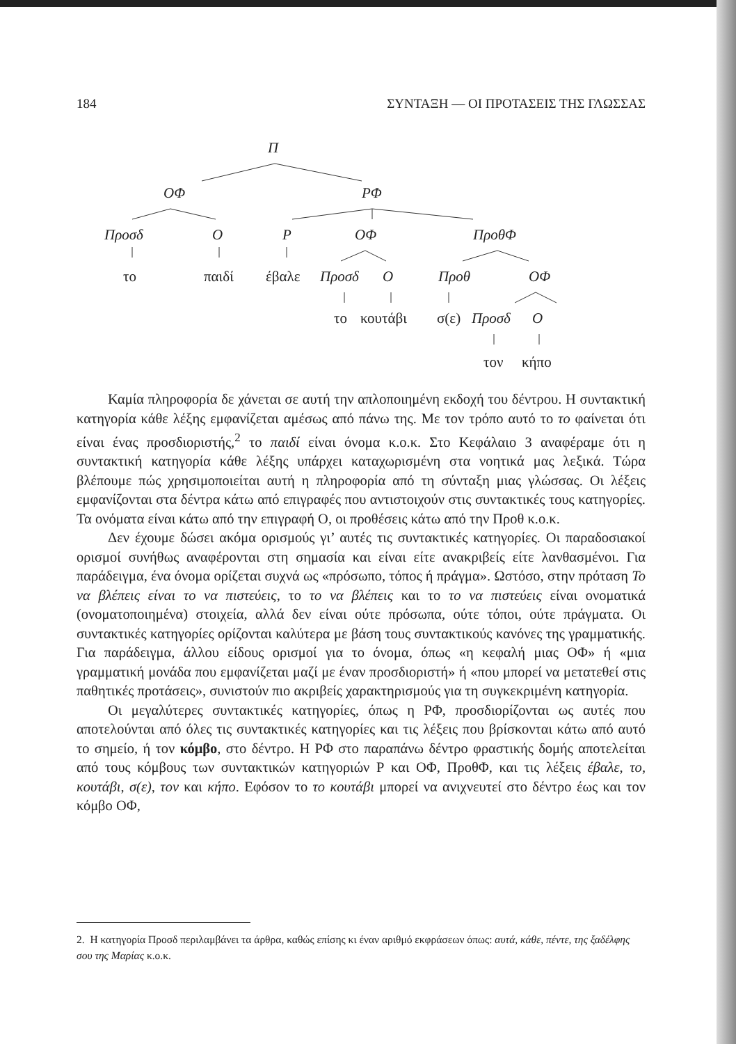184 ΣΥΝΤΑΞΗ — ΟΙ ΠΡΟΤΑΣΕΙΣ ΤΗΣ ΓΛΩΣΣΑΣ
Π
ΟΦ ΡΦ
Προσδ Ο Ρ ΟΦ ΠροθΦ
το παιδί έβαλε Προσδ Ο Προθ ΟΦ
το κουτάβι σ(ε) Προσδ Ο
τον κήπο
Καμία πληροφορία δε χάνεται σε αυτή την απλοποιημένη εκδοχή του δέντρου. Η συντακτική κατηγορία κάθε λέξης εμφανίζεται αμέσως από πάνω της. Με τον τρόπο αυτό το το φαίνεται ότι είναι ένας προσδιοριστής,<sup>2</sup> το παιδί είναι όνομα κ.ο.κ. Στο Κεφάλαιο 3 αναφέραμε ότι η συντακτική κατηγορία κάθε λέξης υπάρχει καταχωρισμένη στα νοητικά μας λεξικά. Τώρα βλέπουμε πώς χρησιμοποιείται αυτή η πληροφορία από τη σύνταξη μιας γλώσσας. Οι λέξεις εμφανίζονται στα δέντρα κάτω από επιγραφές που αντιστοιχούν στις συντακτικές τους κατηγορίες. Τα ονόματα είναι κάτω από την επιγραφή Ο, οι προθέσεις κάτω από την Προθ κ.ο.κ.
Δεν έχουμε δώσει ακόμα ορισμούς γι’ αυτές τις συντακτικές κατηγορίες. Οι παραδοσιακοί ορισμοί συνήθως αναφέρονται στη σημασία και είναι είτε ανακριβείς είτε λανθασμένοι. Για παράδειγμα, ένα όνομα ορίζεται συχνά ως «πρόσωπο, τόπος ή πράγμα». Ωστόσο, στην πρόταση Το να βλέπεις είναι το να πιστεύεις, το το να βλέπεις και το το να πιστεύεις είναι ονοματικά (ονοματοποιημένα) στοιχεία, αλλά δεν είναι ούτε πρόσωπα, ούτε τόποι, ούτε πράγματα. Οι συντακτικές κατηγορίες ορίζονται καλύτερα με βάση τους συντακτικούς κανόνες της γραμματικής. Για παράδειγμα, άλλου είδους ορισμοί για το όνομα, όπως «η κεφαλή μιας ΟΦ» ή «μια γραμματική μονάδα που εμφανίζεται μαζί με έναν προσδιοριστή» ή «που μπορεί να μετατεθεί στις παθητικές προτάσεις», συνιστούν πιο ακριβείς χαρακτηρισμούς για τη συγκεκριμένη κατηγορία.
Οι μεγαλύτερες συντακτικές κατηγορίες, όπως η ΡΦ, προσδιορίζονται ως αυτές που αποτελούνται από όλες τις συντακτικές κατηγορίες και τις λέξεις που βρίσκονται κάτω από αυτό το σημείο, ή τον κόμβο, στο δέντρο. Η ΡΦ στο παραπάνω δέντρο φραστικής δομής αποτελείται από τους κόμβους των συντακτικών κατηγοριών Ρ και ΟΦ, ΠροθΦ, και τις λέξεις έβαλε, το, κουτάβι, σ(ε), τον και κήπο. Εφόσον το το κουτάβι μπορεί να ανιχνευτεί στο δέντρο έως και τον κόμβο ΟΦ,
2. Η κατηγορία Προσδ περιλαμβάνει τα άρθρα, καθώς επίσης κι έναν αριθμό εκφράσεων όπως: αυτά, κάθε, πέντε, της ξαδέλφης σου της Μαρίας κ.ο.κ.